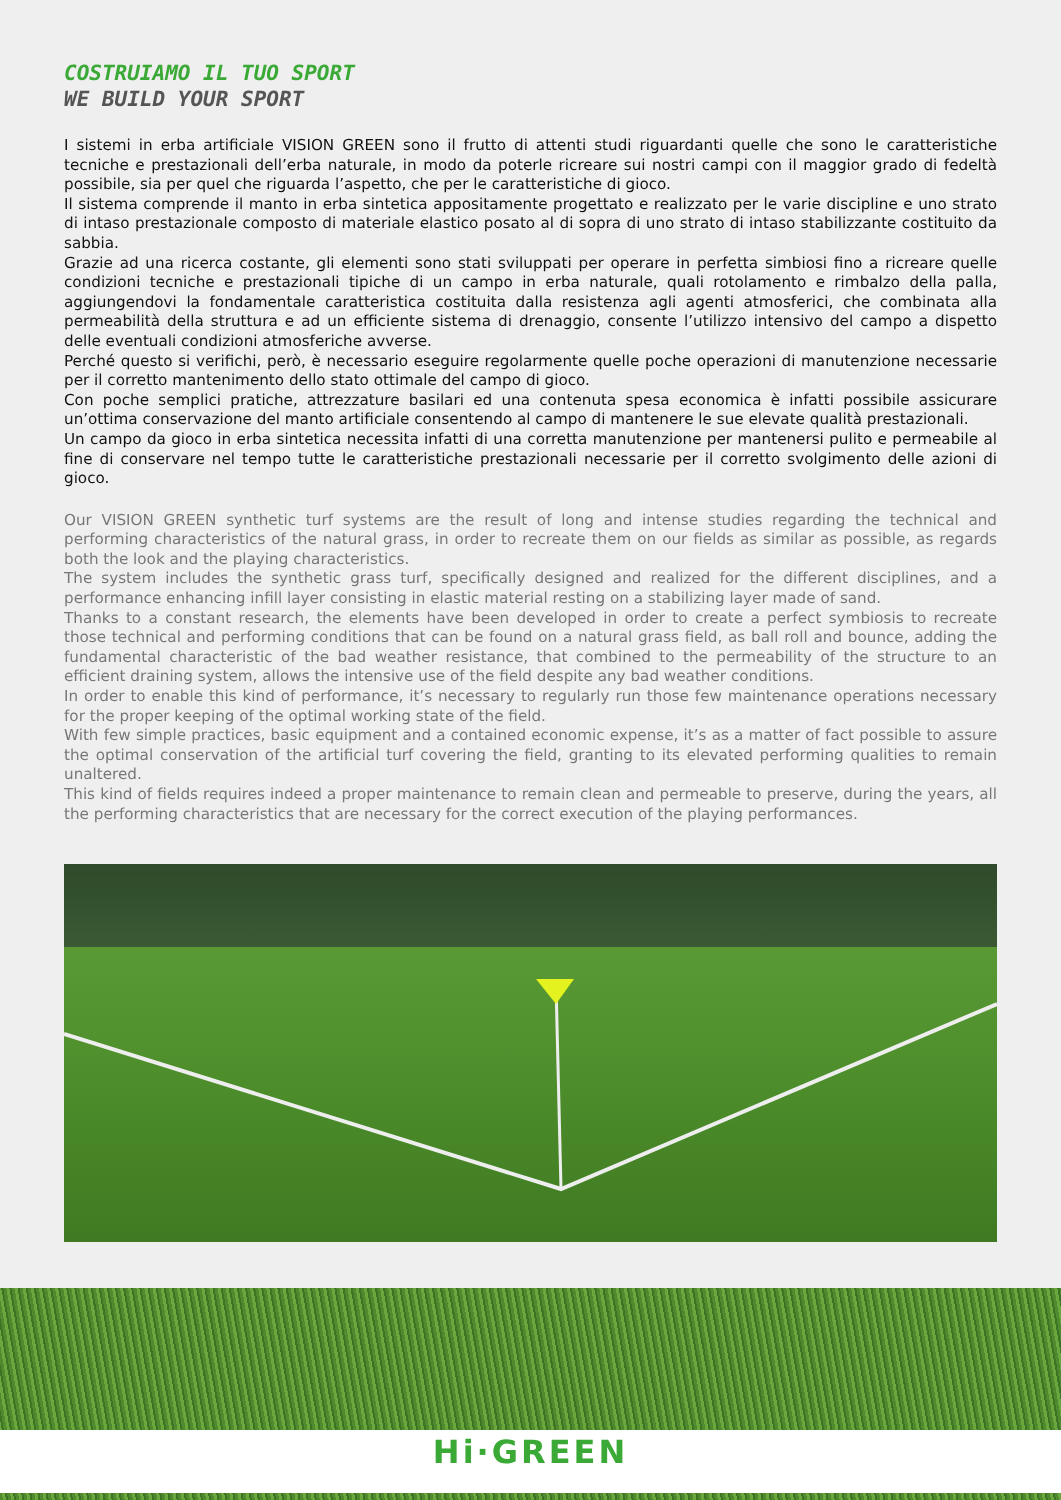COSTRUIAMO IL TUO SPORT
WE BUILD YOUR SPORT
I sistemi in erba artificiale VISION GREEN sono il frutto di attenti studi riguardanti quelle che sono le caratteristiche tecniche e prestazionali dell’erba naturale, in modo da poterle ricreare sui nostri campi con il maggior grado di fedeltà possibile, sia per quel che riguarda l’aspetto, che per le caratteristiche di gioco.
Il sistema comprende il manto in erba sintetica appositamente progettato e realizzato per le varie discipline e uno strato di intaso prestazionale composto di materiale elastico posato al di sopra di uno strato di intaso stabilizzante costituito da sabbia.
Grazie ad una ricerca costante, gli elementi sono stati sviluppati per operare in perfetta simbiosi fino a ricreare quelle condizioni tecniche e prestazionali tipiche di un campo in erba naturale, quali rotolamento e rimbalzo della palla, aggiungendovi la fondamentale caratteristica costituita dalla resistenza agli agenti atmosferici, che combinata alla permeabilità della struttura e ad un efficiente sistema di drenaggio, consente l’utilizzo intensivo del campo a dispetto delle eventuali condizioni atmosferiche avverse.
Perché questo si verifichi, però, è necessario eseguire regolarmente quelle poche operazioni di manutenzione necessarie per il corretto mantenimento dello stato ottimale del campo di gioco.
Con poche semplici pratiche, attrezzature basilari ed una contenuta spesa economica è infatti possibile assicurare un’ottima conservazione del manto artificiale consentendo al campo di mantenere le sue elevate qualità prestazionali.
Un campo da gioco in erba sintetica necessita infatti di una corretta manutenzione per mantenersi pulito e permeabile al fine di conservare nel tempo tutte le caratteristiche prestazionali necessarie per il corretto svolgimento delle azioni di gioco.
Our VISION GREEN synthetic turf systems are the result of long and intense studies regarding the technical and performing characteristics of the natural grass, in order to recreate them on our fields as similar as possible, as regards both the look and the playing characteristics.
The system includes the synthetic grass turf, specifically designed and realized for the different disciplines, and a performance enhancing infill layer consisting in elastic material resting on a stabilizing layer made of sand.
Thanks to a constant research, the elements have been developed in order to create a perfect symbiosis to recreate those technical and performing conditions that can be found on a natural grass field, as ball roll and bounce, adding the fundamental characteristic of the bad weather resistance, that combined to the permeability of the structure to an efficient draining system, allows the intensive use of the field despite any bad weather conditions.
In order to enable this kind of performance, it’s necessary to regularly run those few maintenance operations necessary for the proper keeping of the optimal working state of the field.
With few simple practices, basic equipment and a contained economic expense, it’s as a matter of fact possible to assure the optimal conservation of the artificial turf covering the field, granting to its elevated performing qualities to remain unaltered.
This kind of fields requires indeed a proper maintenance to remain clean and permeable to preserve, during the years, all the performing characteristics that are necessary for the correct execution of the playing performances.
Hi·GREEN